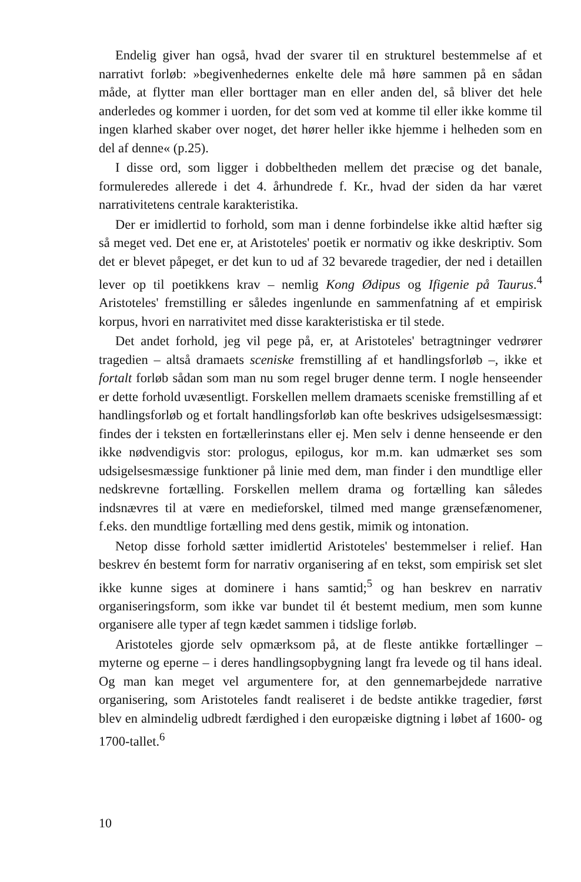Endelig giver han også, hvad der svarer til en strukturel bestemmelse af et narrativt forløb: »begivenhedernes enkelte dele må høre sammen på en sådan måde, at flytter man eller borttager man en eller anden del, så bliver det hele anderledes og kommer i uorden, for det som ved at komme til eller ikke komme til ingen klarhed skaber over noget, det hører heller ikke hjemme i helheden som en del af denne« (p.25).
I disse ord, som ligger i dobbeltheden mellem det præcise og det banale, formuleredes allerede i det 4. århundrede f. Kr., hvad der siden da har været narrativitetens centrale karakteristika.
Der er imidlertid to forhold, som man i denne forbindelse ikke altid hæfter sig så meget ved. Det ene er, at Aristoteles' poetik er normativ og ikke deskriptiv. Som det er blevet påpeget, er det kun to ud af 32 bevarede tragedier, der ned i detaillen lever op til poetikkens krav – nemlig Kong Ødipus og Ifigenie på Taurus.<sup>4</sup> Aristoteles' fremstilling er således ingenlunde en sammenfatning af et empirisk korpus, hvori en narrativitet med disse karakteristiska er til stede.
Det andet forhold, jeg vil pege på, er, at Aristoteles' betragtninger vedrører tragedien – altså dramaets sceniske fremstilling af et handlingsforløb –, ikke et fortalt forløb sådan som man nu som regel bruger denne term. I nogle henseender er dette forhold uvæsentligt. Forskellen mellem dramaets sceniske fremstilling af et handlingsforløb og et fortalt handlingsforløb kan ofte beskrives udsigelsesmæssigt: findes der i teksten en fortællerinstans eller ej. Men selv i denne henseende er den ikke nødvendigvis stor: prologus, epilogus, kor m.m. kan udmærket ses som udsigelsesmæssige funktioner på linie med dem, man finder i den mundtlige eller nedskrevne fortælling. Forskellen mellem drama og fortælling kan således indsnævres til at være en medieforskel, tilmed med mange grænsefænomener, f.eks. den mundtlige fortælling med dens gestik, mimik og intonation.
Netop disse forhold sætter imidlertid Aristoteles' bestemmelser i relief. Han beskrev én bestemt form for narrativ organisering af en tekst, som empirisk set slet ikke kunne siges at dominere i hans samtid;<sup>5</sup> og han beskrev en narrativ organiseringsform, som ikke var bundet til ét bestemt medium, men som kunne organisere alle typer af tegn kædet sammen i tidslige forløb.
Aristoteles gjorde selv opmærksom på, at de fleste antikke fortællinger – myterne og eperne – i deres handlingsopbygning langt fra levede og til hans ideal. Og man kan meget vel argumentere for, at den gennemarbejdede narrative organisering, som Aristoteles fandt realiseret i de bedste antikke tragedier, først blev en almindelig udbredt færdighed i den europæiske digtning i løbet af 1600- og 1700-tallet.<sup>6</sup>
10